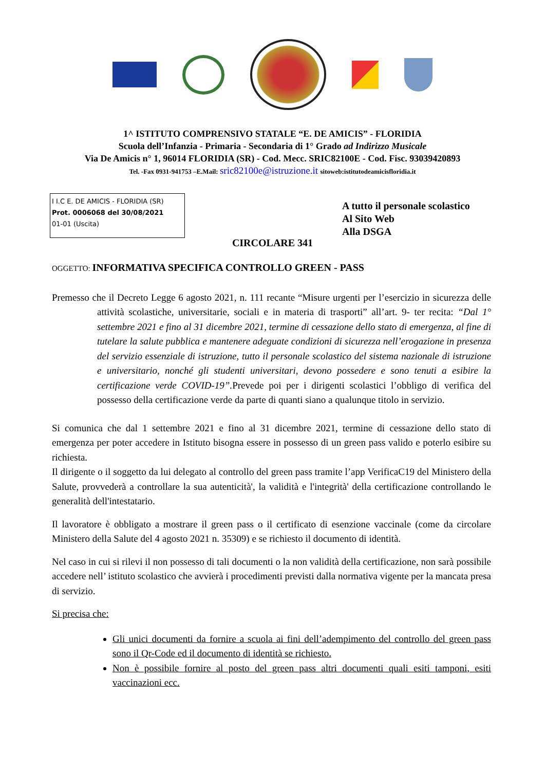1^ ISTITUTO COMPRENSIVO STATALE “E. DE AMICIS” - FLORIDIA
Scuola dell’Infanzia - Primaria - Secondaria di 1° Grado ad Indirizzo Musicale
Via De Amicis n° 1, 96014 FLORIDIA (SR) - Cod. Mecc. SRIC82100E - Cod. Fisc. 93039420893
Tel. -Fax 0931-941753 –E.Mail: sric82100e@istruzione.it sitoweb:istitutodeamicisfloridia.it
I I.C E. DE AMICIS - FLORIDIA (SR)
Prot. 0006068 del 30/08/2021
01-01 (Uscita)
A tutto il personale scolastico
Al Sito Web
Alla DSGA
CIRCOLARE 341
OGGETTO: INFORMATIVA SPECIFICA CONTROLLO GREEN - PASS
Premesso che il Decreto Legge 6 agosto 2021, n. 111 recante “Misure urgenti per l’esercizio in sicurezza delle attività scolastiche, universitarie, sociali e in materia di trasporti” all’art. 9- ter recita: “Dal 1° settembre 2021 e fino al 31 dicembre 2021, termine di cessazione dello stato di emergenza, al fine di tutelare la salute pubblica e mantenere adeguate condizioni di sicurezza nell’erogazione in presenza del servizio essenziale di istruzione, tutto il personale scolastico del sistema nazionale di istruzione e universitario, nonché gli studenti universitari, devono possedere e sono tenuti a esibire la certificazione verde COVID-19”. Prevede poi per i dirigenti scolastici l’obbligo di verifica del possesso della certificazione verde da parte di quanti siano a qualunque titolo in servizio.
Si comunica che dal 1 settembre 2021 e fino al 31 dicembre 2021, termine di cessazione dello stato di emergenza per poter accedere in Istituto bisogna essere in possesso di un green pass valido e poterlo esibire su richiesta.
Il dirigente o il soggetto da lui delegato al controllo del green pass tramite l’app VerificaC19 del Ministero della Salute, provvederà a controllare la sua autenticità', la validità e l'integrità' della certificazione controllando le generalità dell'intestatario.
Il lavoratore è obbligato a mostrare il green pass o il certificato di esenzione vaccinale (come da circolare Ministero della Salute del 4 agosto 2021 n. 35309) e se richiesto il documento di identità.
Nel caso in cui si rilevi il non possesso di tali documenti o la non validità della certificazione, non sarà possibile accedere nell’ istituto scolastico che avvierà i procedimenti previsti dalla normativa vigente per la mancata presa di servizio.
Si precisa che:
Gli unici documenti da fornire a scuola ai fini dell’adempimento del controllo del green pass sono il Qr-Code ed il documento di identità se richiesto.
Non è possibile fornire al posto del green pass altri documenti quali esiti tamponi, esiti vaccinazioni ecc.